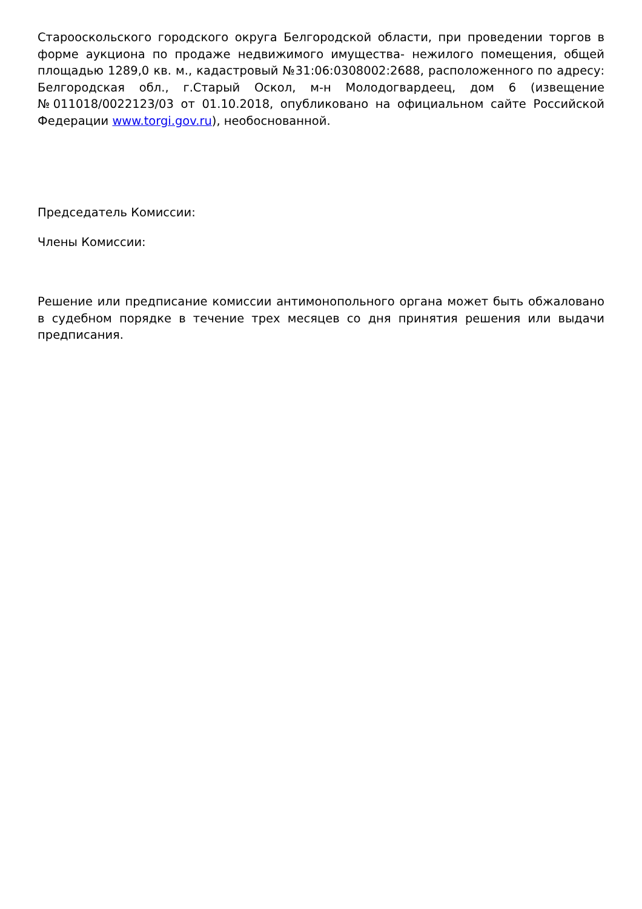Старооскольского городского округа Белгородской области, при проведении торгов в форме аукциона по продаже недвижимого имущества- нежилого помещения, общей площадью 1289,0 кв. м., кадастровый №31:06:0308002:2688, расположенного по адресу: Белгородская обл., г.Старый Оскол, м-н Молодогвардеец, дом 6 (извещение №011018/0022123/03 от 01.10.2018, опубликовано на официальном сайте Российской Федерации www.torgi.gov.ru), необоснованной.
Председатель Комиссии:
Члены Комиссии:
Решение или предписание комиссии антимонопольного органа может быть обжаловано в судебном порядке в течение трех месяцев со дня принятия решения или выдачи предписания.